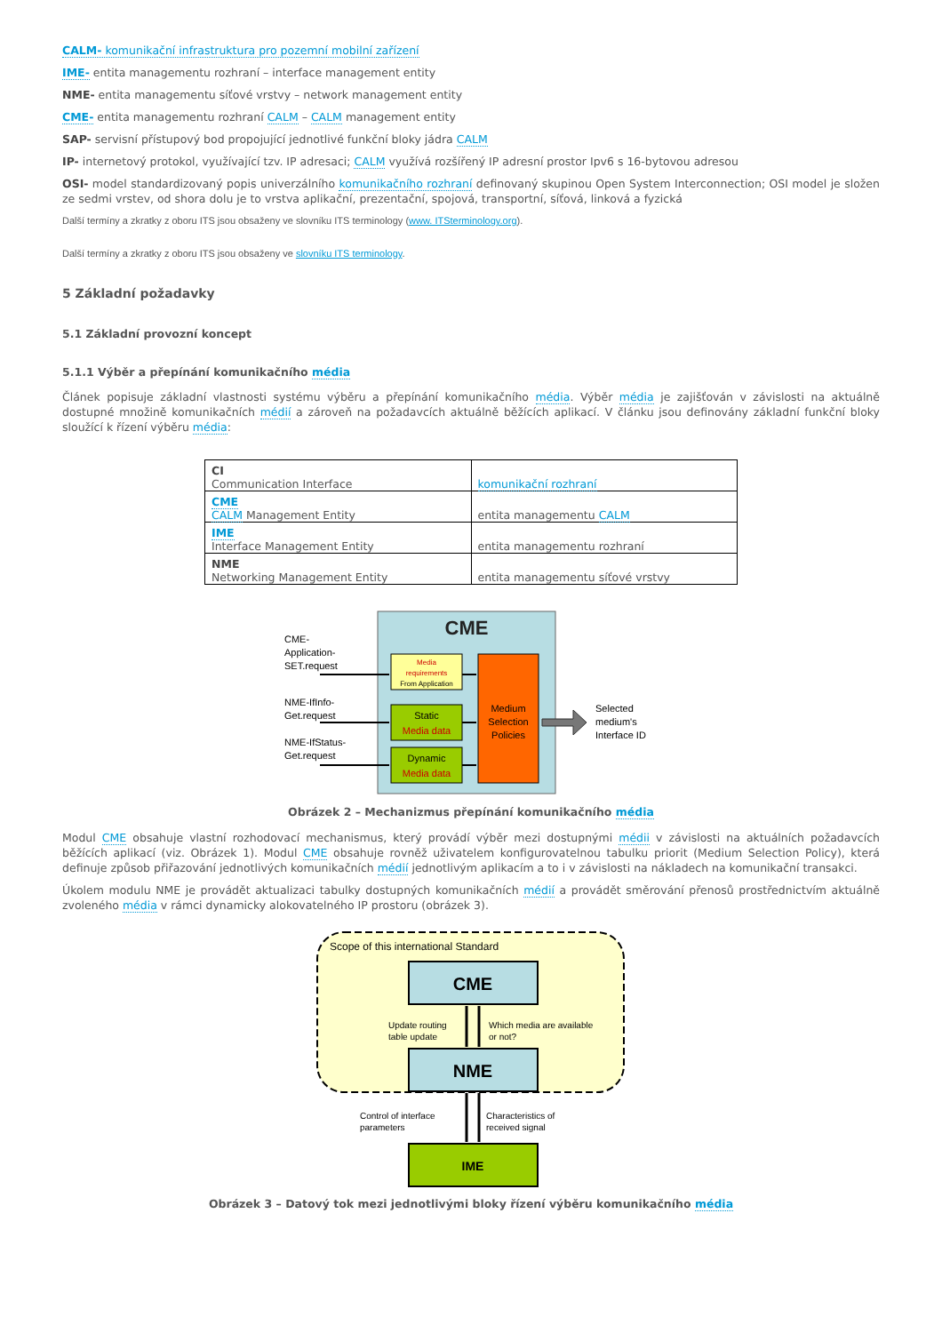CALM- komunikační infrastruktura pro pozemní mobilní zařízení
IME- entita managementu rozhraní – interface management entity
NME- entita managementu síťové vrstvy – network management entity
CME- entita managementu rozhraní CALM – CALM management entity
SAP- servisní přístupový bod propojující jednotlivé funkční bloky jádra CALM
IP- internetový protokol, využívající tzv. IP adresaci; CALM využívá rozšířený IP adresní prostor Ipv6 s 16-bytovou adresou
OSI- model standardizovaný popis univerzálního komunikačního rozhraní definovaný skupinou Open System Interconnection; OSI model je složen ze sedmi vrstev, od shora dolu je to vrstva aplikační, prezentační, spojová, transportní, síťová, linková a fyzická
Další termíny a zkratky z oboru ITS jsou obsaženy ve slovníku ITS terminology (www. ITSterminology.org).
Další termíny a zkratky z oboru ITS jsou obsaženy ve slovníku ITS terminology.
5 Základní požadavky
5.1 Základní provozní koncept
5.1.1 Výběr a přepínání komunikačního média
Článek popisuje základní vlastnosti systému výběru a přepínání komunikačního média. Výběr média je zajišťován v závislosti na aktuálně dostupné množině komunikačních médií a zároveň na požadavcích aktuálně běžících aplikací. V článku jsou definovány základní funkční bloky sloužící k řízení výběru média:
| CI Communication Interface | komunikační rozhraní |
| CME CALM Management Entity | entita managementu CALM |
| IME Interface Management Entity | entita managementu rozhraní |
| NME Networking Management Entity | entita managementu síťové vrstvy |
CME
Media
requirements
From Application
Static
Media data
Dynamic
Media data
Medium
Selection
Policies
CME-
Application-
SET.request
NME-IfInfo-
Get.request
NME-IfStatus-
Get.request
Selected
medium's
Interface ID
Obrázek 2 – Mechanizmus přepínání komunikačního média
Modul CME obsahuje vlastní rozhodovací mechanismus, který provádí výběr mezi dostupnými médii v závislosti na aktuálních požadavcích běžících aplikací (viz. Obrázek 1). Modul CME obsahuje rovněž uživatelem konfigurovatelnou tabulku priorit (Medium Selection Policy), která definuje způsob přiřazování jednotlivých komunikačních médií jednotlivým aplikacím a to i v závislosti na nákladech na komunikační transakci.
Úkolem modulu NME je provádět aktualizaci tabulky dostupných komunikačních médií a provádět směrování přenosů prostřednictvím aktuálně zvoleného média v rámci dynamicky alokovatelného IP prostoru (obrázek 3).
Scope of this international Standard
CME
NME
IME
Update routing
table update
Which media are available
or not?
Control of interface
parameters
Characteristics of
received signal
Obrázek 3 – Datový tok mezi jednotlivými bloky řízení výběru komunikačního média